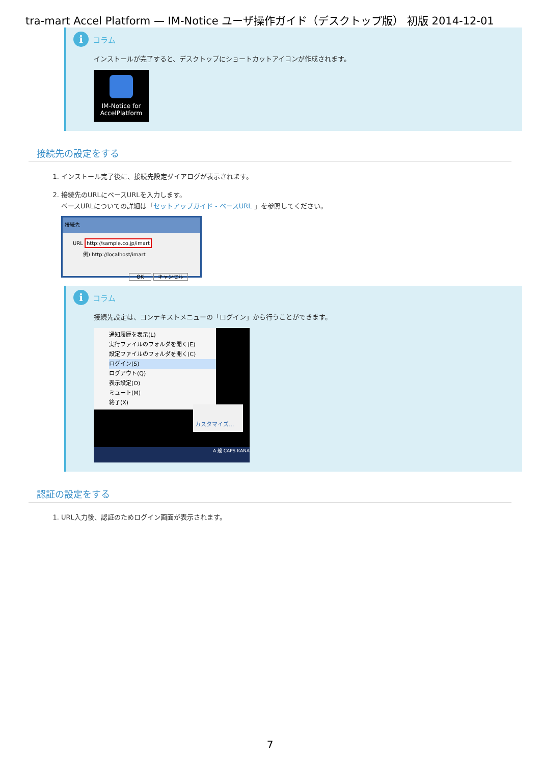tra-mart Accel Platform — IM-Notice ユーザ操作ガイド（デスクトップ版） 初版 2014-12-01
iコラム
インストールが完了すると、デスクトップにショートカットアイコンが作成されます。
IM-Notice for AccelPlatform
接続先の設定をする
1. インストール完了後に、接続先設定ダイアログが表示されます。
2. 接続先のURLにベースURLを入力します。
ベースURLについての詳細は「セットアップガイド - ベースURL 」を参照してください。
接続先
URL http://sample.co.jp/imart
　　例) http://localhost/imart
OK キャンセル
iコラム
接続先設定は、コンテキストメニューの「ログイン」から行うことができます。
通知履歴を表示(L)
実行ファイルのフォルダを開く(E)
設定ファイルのフォルダを開く(C)
ログイン(S)
ログアウト(Q)
表示設定(O)
ミュート(M)
終了(X)
カスタマイズ...
A 般 CAPS KANA
認証の設定をする
1. URL入力後、認証のためログイン画面が表示されます。
7